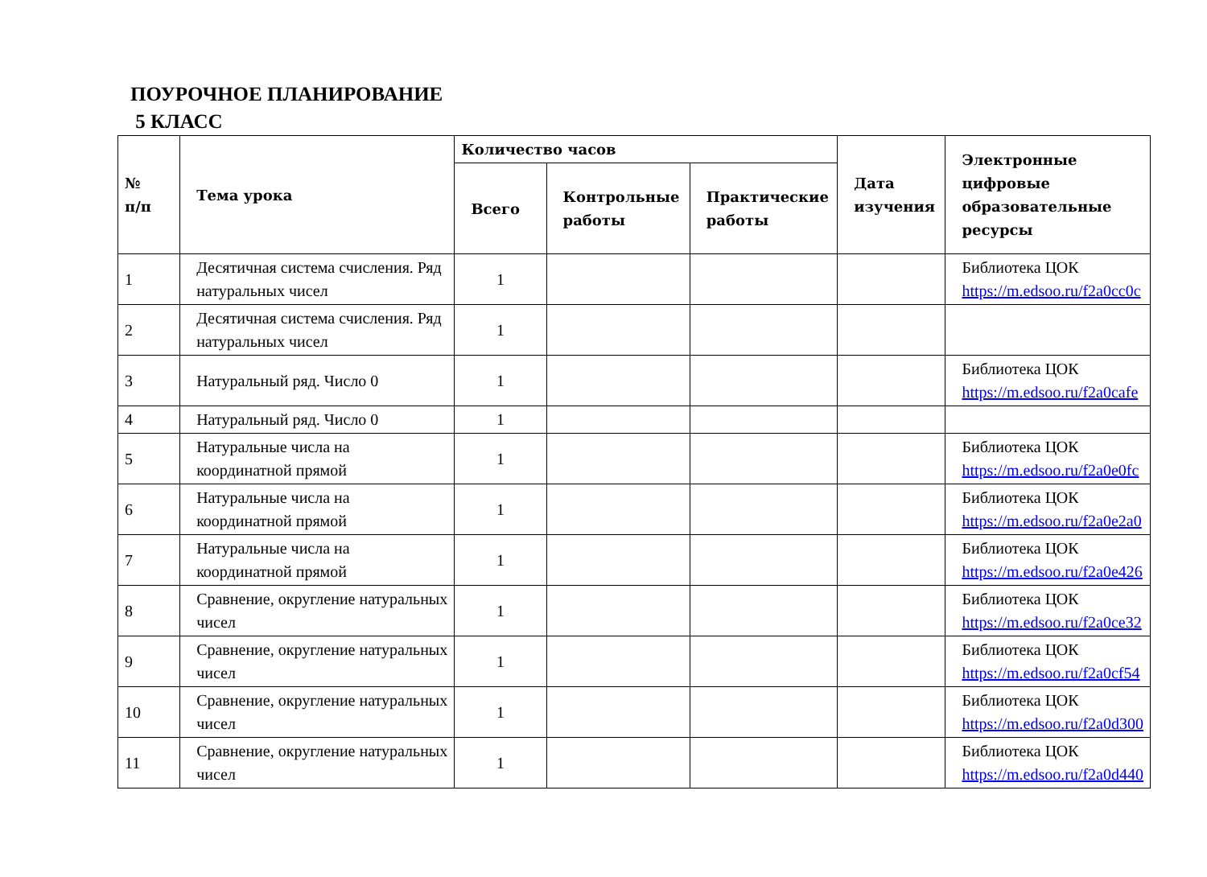ПОУРОЧНОЕ ПЛАНИРОВАНИЕ
5 КЛАСС
| № п/п | Тема урока | Количество часов | | | Дата изучения | Электронные цифровые образовательные ресурсы |
| --- | --- | --- | --- | --- | --- | --- |
| | | Всего | Контрольные работы | Практические работы | | |
| 1 | Десятичная система счисления. Ряд натуральных чисел | 1 | | | | Библиотека ЦОК https://m.edsoo.ru/f2a0cc0c |
| 2 | Десятичная система счисления. Ряд натуральных чисел | 1 | | | | |
| 3 | Натуральный ряд. Число 0 | 1 | | | | Библиотека ЦОК https://m.edsoo.ru/f2a0cafe |
| 4 | Натуральный ряд. Число 0 | 1 | | | | |
| 5 | Натуральные числа на координатной прямой | 1 | | | | Библиотека ЦОК https://m.edsoo.ru/f2a0e0fc |
| 6 | Натуральные числа на координатной прямой | 1 | | | | Библиотека ЦОК https://m.edsoo.ru/f2a0e2a0 |
| 7 | Натуральные числа на координатной прямой | 1 | | | | Библиотека ЦОК https://m.edsoo.ru/f2a0e426 |
| 8 | Сравнение, округление натуральных чисел | 1 | | | | Библиотека ЦОК https://m.edsoo.ru/f2a0ce32 |
| 9 | Сравнение, округление натуральных чисел | 1 | | | | Библиотека ЦОК https://m.edsoo.ru/f2a0cf54 |
| 10 | Сравнение, округление натуральных чисел | 1 | | | | Библиотека ЦОК https://m.edsoo.ru/f2a0d300 |
| 11 | Сравнение, округление натуральных чисел | 1 | | | | Библиотека ЦОК https://m.edsoo.ru/f2a0d440 |